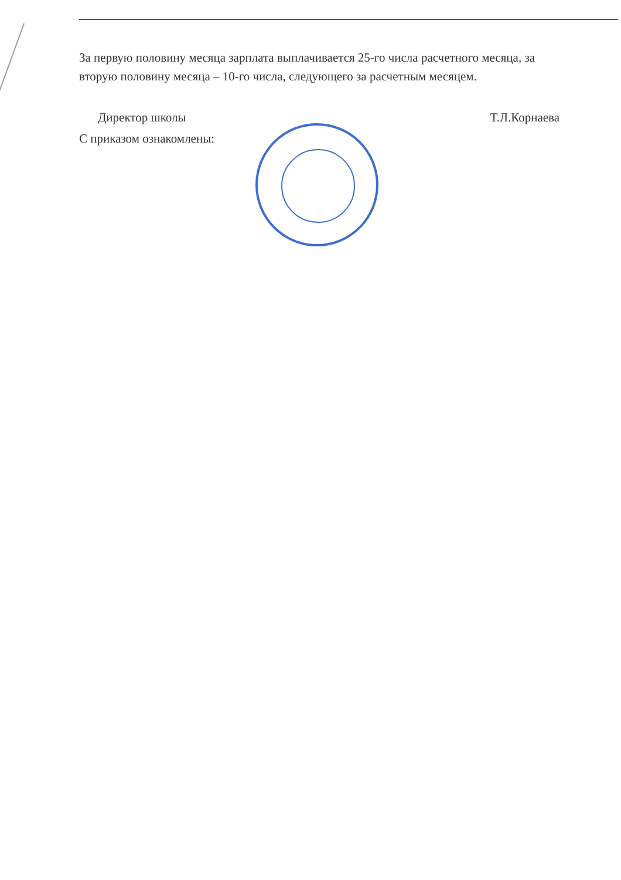За первую половину месяца зарплата выплачивается 25-го числа расчетного месяца, за вторую половину месяца – 10-го числа, следующего за расчетным месяцем.
Директор школы Т.Л.Корнаева
С приказом ознакомлены: